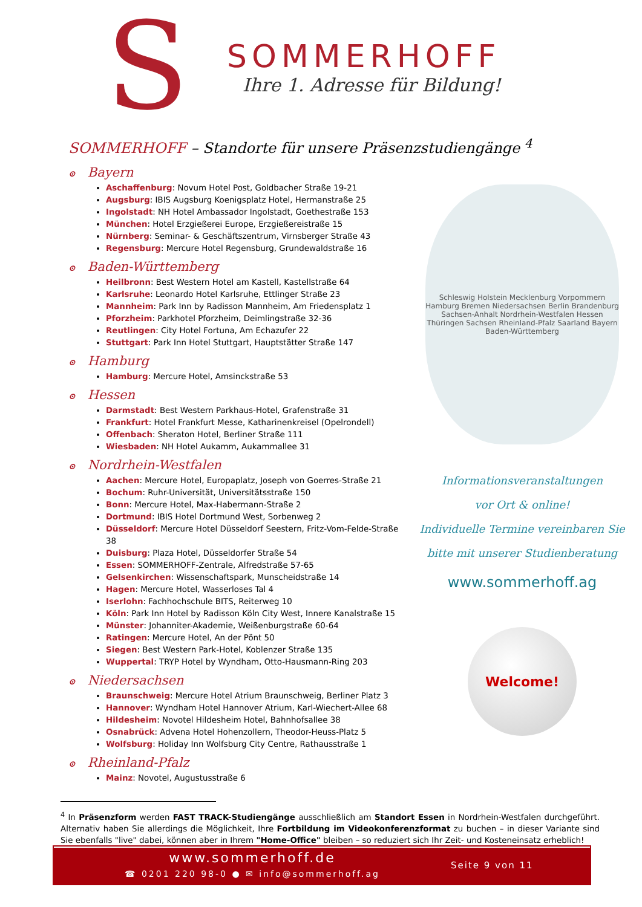S
SOMMERHOFF
Ihre 1. Adresse für Bildung!
SOMMERHOFF – Standorte für unsere Präsenzstudiengänge <sup>4</sup>
⊙ Bayern
Aschaffenburg: Novum Hotel Post, Goldbacher Straße 19-21
Augsburg: IBIS Augsburg Koenigsplatz Hotel, Hermanstraße 25
Ingolstadt: NH Hotel Ambassador Ingolstadt, Goethestraße 153
München: Hotel Erzgießerei Europe, Erzgießereistraße 15
Nürnberg: Seminar- & Geschäftszentrum, Virnsberger Straße 43
Regensburg: Mercure Hotel Regensburg, Grundewaldstraße 16
⊙ Baden-Württemberg
Heilbronn: Best Western Hotel am Kastell, Kastellstraße 64
Karlsruhe: Leonardo Hotel Karlsruhe, Ettlinger Straße 23
Mannheim: Park Inn by Radisson Mannheim, Am Friedensplatz 1
Pforzheim: Parkhotel Pforzheim, Deimlingstraße 32-36
Reutlingen: City Hotel Fortuna, Am Echazufer 22
Stuttgart: Park Inn Hotel Stuttgart, Hauptstätter Straße 147
⊙ Hamburg
Hamburg: Mercure Hotel, Amsinckstraße 53
⊙ Hessen
Darmstadt: Best Western Parkhaus-Hotel, Grafenstraße 31
Frankfurt: Hotel Frankfurt Messe, Katharinenkreisel (Opelrondell)
Offenbach: Sheraton Hotel, Berliner Straße 111
Wiesbaden: NH Hotel Aukamm, Aukammallee 31
⊙ Nordrhein-Westfalen
Aachen: Mercure Hotel, Europaplatz, Joseph von Goerres-Straße 21
Bochum: Ruhr-Universität, Universitätsstraße 150
Bonn: Mercure Hotel, Max-Habermann-Straße 2
Dortmund: IBIS Hotel Dortmund West, Sorbenweg 2
Düsseldorf: Mercure Hotel Düsseldorf Seestern, Fritz-Vom-Felde-Straße 38
Duisburg: Plaza Hotel, Düsseldorfer Straße 54
Essen: SOMMERHOFF-Zentrale, Alfredstraße 57-65
Gelsenkirchen: Wissenschaftspark, Munscheidstraße 14
Hagen: Mercure Hotel, Wasserloses Tal 4
Iserlohn: Fachhochschule BITS, Reiterweg 10
Köln: Park Inn Hotel by Radisson Köln City West, Innere Kanalstraße 15
Münster: Johanniter-Akademie, Weißenburgstraße 60-64
Ratingen: Mercure Hotel, An der Pönt 50
Siegen: Best Western Park-Hotel, Koblenzer Straße 135
Wuppertal: TRYP Hotel by Wyndham, Otto-Hausmann-Ring 203
⊙ Niedersachsen
Braunschweig: Mercure Hotel Atrium Braunschweig, Berliner Platz 3
Hannover: Wyndham Hotel Hannover Atrium, Karl-Wiechert-Allee 68
Hildesheim: Novotel Hildesheim Hotel, Bahnhofsallee 38
Osnabrück: Advena Hotel Hohenzollern, Theodor-Heuss-Platz 5
Wolfsburg: Holiday Inn Wolfsburg City Centre, Rathausstraße 1
⊙ Rheinland-Pfalz
Mainz: Novotel, Augustusstraße 6
Schleswig Holstein Mecklenburg Vorpommern Hamburg Bremen Niedersachsen Berlin Brandenburg Sachsen-Anhalt Nordrhein-Westfalen Hessen Thüringen Sachsen Rheinland-Pfalz Saarland Bayern Baden-Württemberg
Informationsveranstaltungen
vor Ort & online!
Individuelle Termine vereinbaren Sie
bitte mit unserer Studienberatung
www.sommerhoff.ag
Welcome!
<sup>4</sup> In Präsenzform werden FAST TRACK-Studiengänge ausschließlich am Standort Essen in Nordrhein-Westfalen durchgeführt. Alternativ haben Sie allerdings die Möglichkeit, Ihre Fortbildung im Videokonferenzformat zu buchen – in dieser Variante sind Sie ebenfalls "live" dabei, können aber in Ihrem "Home-Office" bleiben – so reduziert sich Ihr Zeit- und Kosteneinsatz erheblich!
www.sommerhoff.de
☎ 0201 220 98-0 ● ✉ info@sommerhoff.ag
Seite 9 von 11